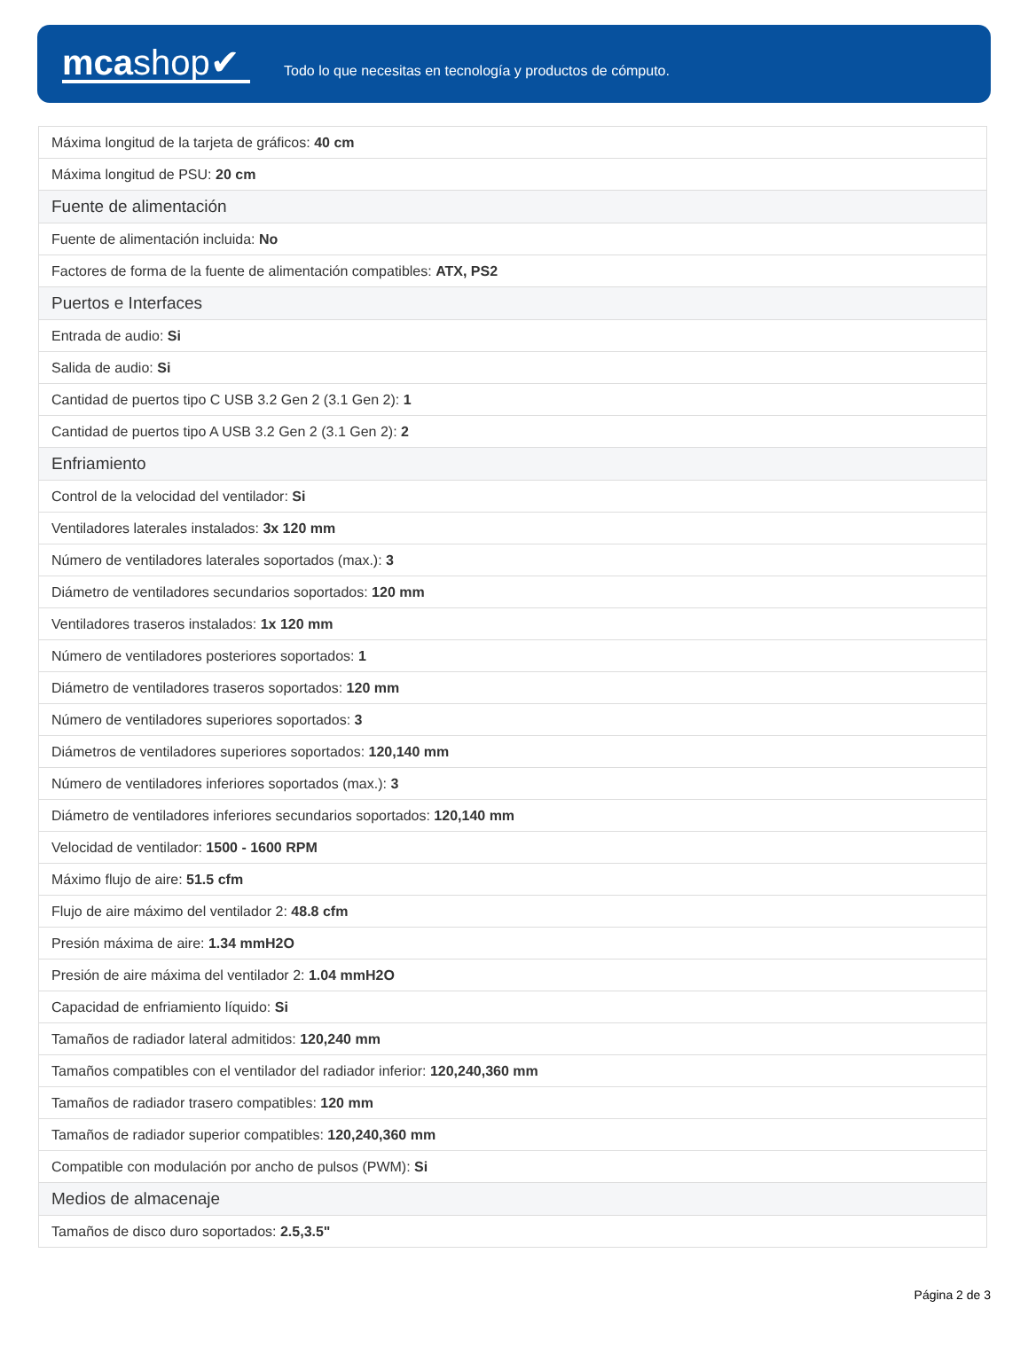mcashop✔
Todo lo que necesitas en tecnología y productos de cómputo.
| Máxima longitud de la tarjeta de gráficos: 40 cm |
| Máxima longitud de PSU: 20 cm |
| Fuente de alimentación |
| Fuente de alimentación incluida: No |
| Factores de forma de la fuente de alimentación compatibles: ATX, PS2 |
| Puertos e Interfaces |
| Entrada de audio: Si |
| Salida de audio: Si |
| Cantidad de puertos tipo C USB 3.2 Gen 2 (3.1 Gen 2): 1 |
| Cantidad de puertos tipo A USB 3.2 Gen 2 (3.1 Gen 2): 2 |
| Enfriamiento |
| Control de la velocidad del ventilador: Si |
| Ventiladores laterales instalados: 3x 120 mm |
| Número de ventiladores laterales soportados (max.): 3 |
| Diámetro de ventiladores secundarios soportados: 120 mm |
| Ventiladores traseros instalados: 1x 120 mm |
| Número de ventiladores posteriores soportados: 1 |
| Diámetro de ventiladores traseros soportados: 120 mm |
| Número de ventiladores superiores soportados: 3 |
| Diámetros de ventiladores superiores soportados: 120,140 mm |
| Número de ventiladores inferiores soportados (max.): 3 |
| Diámetro de ventiladores inferiores secundarios soportados: 120,140 mm |
| Velocidad de ventilador: 1500 - 1600 RPM |
| Máximo flujo de aire: 51.5 cfm |
| Flujo de aire máximo del ventilador 2: 48.8 cfm |
| Presión máxima de aire: 1.34 mmH2O |
| Presión de aire máxima del ventilador 2: 1.04 mmH2O |
| Capacidad de enfriamiento líquido: Si |
| Tamaños de radiador lateral admitidos: 120,240 mm |
| Tamaños compatibles con el ventilador del radiador inferior: 120,240,360 mm |
| Tamaños de radiador trasero compatibles: 120 mm |
| Tamaños de radiador superior compatibles: 120,240,360 mm |
| Compatible con modulación por ancho de pulsos (PWM): Si |
| Medios de almacenaje |
| Tamaños de disco duro soportados: 2.5,3.5" |
Página 2 de 3